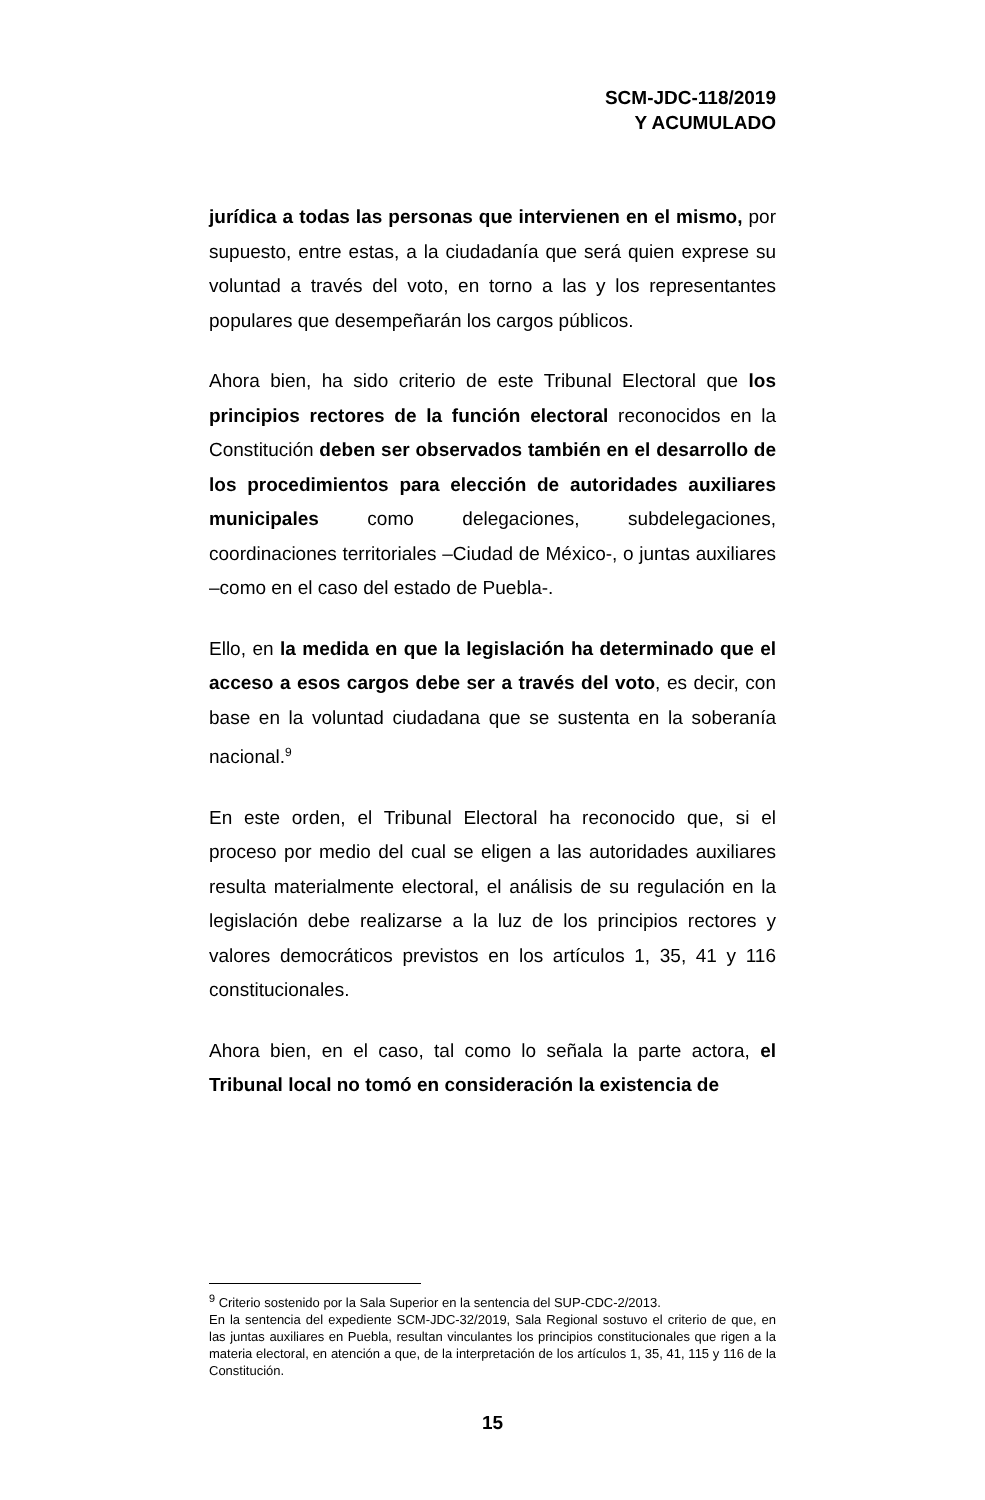SCM-JDC-118/2019
Y ACUMULADO
jurídica a todas las personas que intervienen en el mismo, por supuesto, entre estas, a la ciudadanía que será quien exprese su voluntad a través del voto, en torno a las y los representantes populares que desempeñarán los cargos públicos.
Ahora bien, ha sido criterio de este Tribunal Electoral que los principios rectores de la función electoral reconocidos en la Constitución deben ser observados también en el desarrollo de los procedimientos para elección de autoridades auxiliares municipales como delegaciones, subdelegaciones, coordinaciones territoriales –Ciudad de México-, o juntas auxiliares –como en el caso del estado de Puebla-.
Ello, en la medida en que la legislación ha determinado que el acceso a esos cargos debe ser a través del voto, es decir, con base en la voluntad ciudadana que se sustenta en la soberanía nacional.<sup>9</sup>
En este orden, el Tribunal Electoral ha reconocido que, si el proceso por medio del cual se eligen a las autoridades auxiliares resulta materialmente electoral, el análisis de su regulación en la legislación debe realizarse a la luz de los principios rectores y valores democráticos previstos en los artículos 1, 35, 41 y 116 constitucionales.
Ahora bien, en el caso, tal como lo señala la parte actora, el Tribunal local no tomó en consideración la existencia de
<sup>9</sup> Criterio sostenido por la Sala Superior en la sentencia del SUP-CDC-2/2013.
En la sentencia del expediente SCM-JDC-32/2019, Sala Regional sostuvo el criterio de que, en las juntas auxiliares en Puebla, resultan vinculantes los principios constitucionales que rigen a la materia electoral, en atención a que, de la interpretación de los artículos 1, 35, 41, 115 y 116 de la Constitución.
15